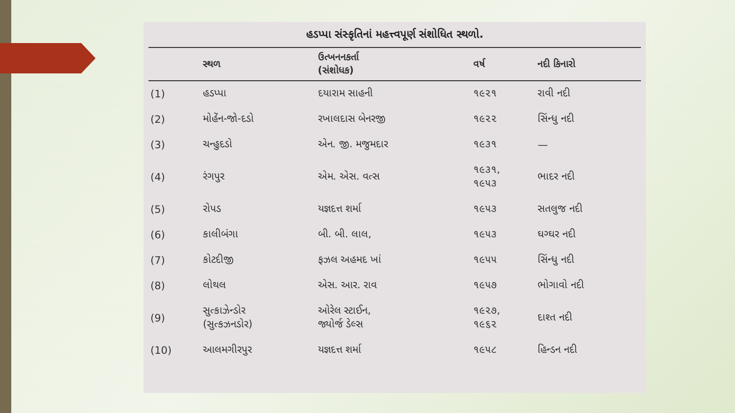હડપ્પા સંસ્કૃતિનાં મહત્ત્વપૂર્ણ સંશોધિત સ્થળો.
| | સ્થળ | ઉત્ખનનકર્તા (સંશોધક) | વર્ષ | નદી કિનારો |
| --- | --- | --- | --- | --- |
| (1) | હડપ્પા | દયારામ સાહની | ૧૯૨૧ | રાવી નદી |
| (2) | મોહેંન-જો-દડો | રખાલદાસ બેનરજી | ૧૯૨૨ | સિંન્ધુ નદી |
| (3) | ચન્હુદડો | એન. જી. મજુમદાર | ૧૯૩૧ | — |
| (4) | રંગપુર | એમ. એસ. વત્સ | ૧૯૩૧, ૧૯૫૩ | ભાદર નદી |
| (5) | રોપડ | યજ્ઞદત્ત શર્મા | ૧૯૫૩ | સતલુજ નદી |
| (6) | કાલીબંગા | બી. બી. લાલ, | ૧૯૫૩ | ઘગ્ઘર નદી |
| (7) | કોટદીજી | ફઝલ અહમદ ખાં | ૧૯૫૫ | સિંન્ધુ નદી |
| (8) | લોથલ | એસ. આર. રાવ | ૧૯૫૭ | ભોગાવો નદી |
| (9) | સુત્કાઝેન્ડોર (સુત્કઝનડોર) | ઓરેલ સ્ટાઈન, જ્યોર્જ ડેલ્સ | ૧૯૨૭, ૧૯૬૨ | દાશ્ત નદી |
| (10) | આલમગીરપુર | યજ્ઞદત્ત શર્મા | ૧૯૫૮ | હિન્ડન નદી |